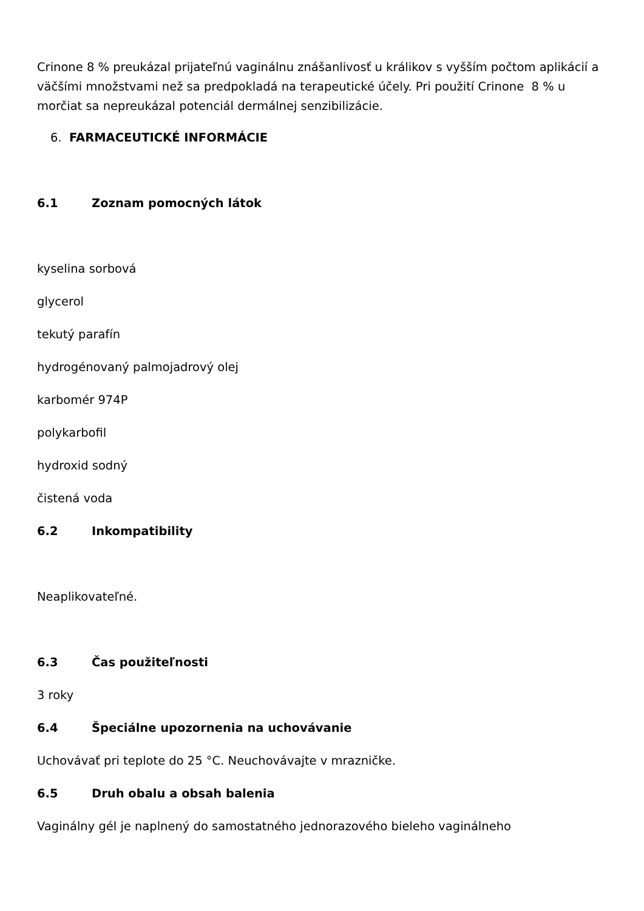Crinone 8 % preukázal prijateľnú vaginálnu znášanlivosť u králikov s vyšším počtom aplikácií a väčšími množstvami než sa predpokladá na terapeutické účely. Pri použití Crinone 8 % u morčiat sa nepreukázal potenciál dermálnej senzibilizácie.
6. FARMACEUTICKÉ INFORMÁCIE
6.1 Zoznam pomocných látok
kyselina sorbová
glycerol
tekutý parafín
hydrogénovaný palmojadrový olej
karbomér 974P
polykarbofil
hydroxid sodný
čistená voda
6.2 Inkompatibility
Neaplikovateľné.
6.3 Čas použiteľnosti
3 roky
6.4 Špeciálne upozornenia na uchovávanie
Uchovávať pri teplote do 25 °C. Neuchovávajte v mrazničke.
6.5 Druh obalu a obsah balenia
Vaginálny gél je naplnený do samostatného jednorazového bieleho vaginálneho